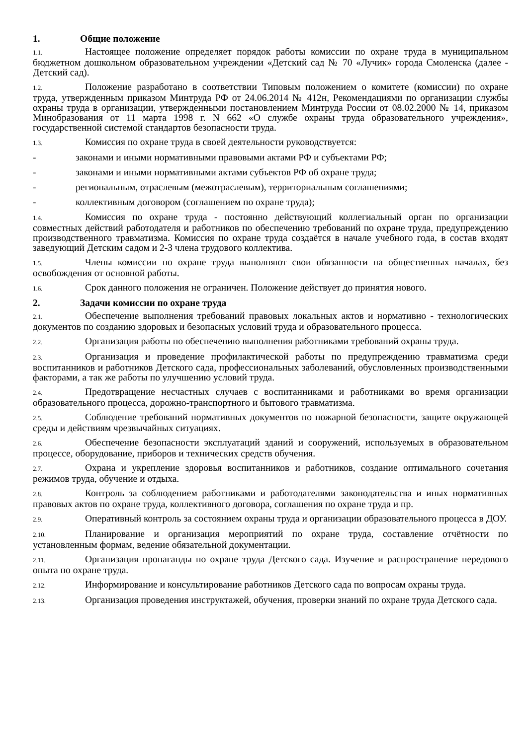1. Общие положение
1.1. Настоящее положение определяет порядок работы комиссии по охране труда в муниципальном бюджетном дошкольном образовательном учреждении «Детский сад № 70 «Лучик» города Смоленска (далее - Детский сад).
1.2. Положение разработано в соответствии Типовым положением о комитете (комиссии) по охране труда, утвержденным приказом Минтруда РФ от 24.06.2014 № 412н, Рекомендациями по организации службы охраны труда в организации, утвержденными постановлением Минтруда России от 08.02.2000 № 14, приказом Минобразования от 11 марта 1998 г. N 662 «О службе охраны труда образовательного учреждения», государственной системой стандартов безопасности труда.
1.3. Комиссия по охране труда в своей деятельности руководствуется:
- законами и иными нормативными правовыми актами РФ и субъектами РФ;
- законами и иными нормативными актами субъектов РФ об охране труда;
- региональным, отраслевым (межотраслевым), территориальным соглашениями;
- коллективным договором (соглашением по охране труда);
1.4. Комиссия по охране труда - постоянно действующий коллегиальный орган по организации совместных действий работодателя и работников по обеспечению требований по охране труда, предупреждению производственного травматизма. Комиссия по охране труда создаётся в начале учебного года, в состав входят заведующий Детским садом и 2-3 члена трудового коллектива.
1.5. Члены комиссии по охране труда выполняют свои обязанности на общественных началах, без освобождения от основной работы.
1.6. Срок данного положения не ограничен. Положение действует до принятия нового.
2. Задачи комиссии по охране труда
2.1. Обеспечение выполнения требований правовых локальных актов и нормативно - технологических документов по созданию здоровых и безопасных условий труда и образовательного процесса.
2.2. Организация работы по обеспечению выполнения работниками требований охраны труда.
2.3. Организация и проведение профилактической работы по предупреждению травматизма среди воспитанников и работников Детского сада, профессиональных заболеваний, обусловленных производственными факторами, а так же работы по улучшению условий труда.
2.4. Предотвращение несчастных случаев с воспитанниками и работниками во время организации образовательного процесса, дорожно-транспортного и бытового травматизма.
2.5. Соблюдение требований нормативных документов по пожарной безопасности, защите окружающей среды и действиям чрезвычайных ситуациях.
2.6. Обеспечение безопасности эксплуатаций зданий и сооружений, используемых в образовательном процессе, оборудование, приборов и технических средств обучения.
2.7. Охрана и укрепление здоровья воспитанников и работников, создание оптимального сочетания режимов труда, обучение и отдыха.
2.8. Контроль за соблюдением работниками и работодателями законодательства и иных нормативных правовых актов по охране труда, коллективного договора, соглашения по охране труда и пр.
2.9. Оперативный контроль за состоянием охраны труда и организации образовательного процесса в ДОУ.
2.10. Планирование и организация мероприятий по охране труда, составление отчётности по установленным формам, ведение обязательной документации.
2.11. Организация пропаганды по охране труда Детского сада. Изучение и распространение передового опыта по охране труда.
2.12. Информирование и консультирование работников Детского сада по вопросам охраны труда.
2.13. Организация проведения инструктажей, обучения, проверки знаний по охране труда Детского сада.